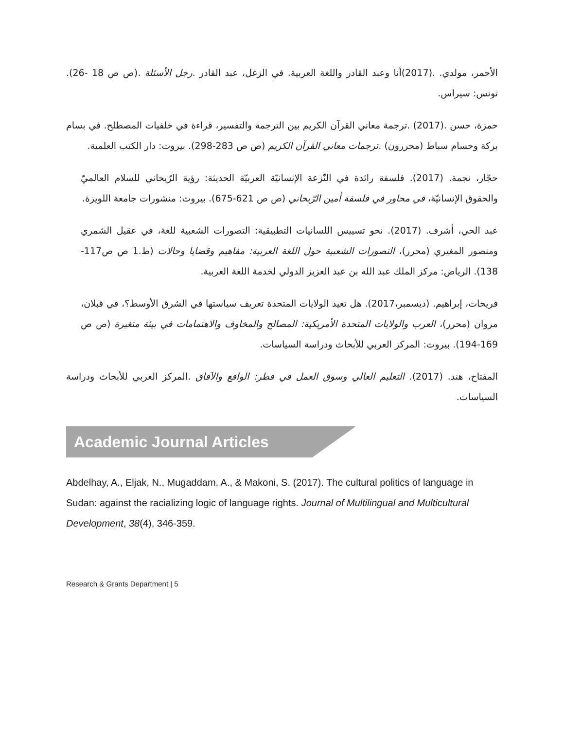الأحمر، مولدي. .(2017)أنا وعبد القادر واللغة العربية. في الزغل، عبد القادر .رجل الأسئلة .(ص ص 18 -26). تونس: سيراس.
حمزة، حسن .(2017) .ترجمة معاني القرآن الكريم بين الترجمة والتفسير، قراءة في خلفيات المصطلح. في بسام بركة وحسام سباط (محررون) .ترجمات معاني القرآن الكريم (ص ص 283-298). بيروت: دار الكتب العلمية.
حجّار، نجمة. (2017). فلسفة رائدة في النّزعة الإنسانيّة العربيّة الحديثة: رؤية الرّيحاني للسلام العالميّ والحقوق الإنسانيّة، في محاور في فلسفة أمين الرّيحاني (ص ص 621-675). بيروت: منشورات جامعة اللويزة.
عبد الحي، أشرف. (2017). نحو تسييس اللسانيات التطبيقية: التصورات الشعبية للغة، في عقيل الشمري ومنصور المغيري (محرر)، التصورات الشعبية حول اللغة العربية: مفاهيم وقضايا وحالات (ط.1 ص ص117-138). الرياض: مركز الملك عبد الله بن عبد العزيز الدولي لخدمة اللغة العربية.
فريحات، إبراهيم. (ديسمبر،2017). هل تعيد الولايات المتحدة تعريف سياستها في الشرق الأوسط؟، في قبلان، مروان (محرر)، العرب والولايات المتحدة الأمريكية: المصالح والمخاوف والاهتمامات في بيئة متغيرة (ص ص 169-194). بيروت: المركز العربي للأبحاث ودراسة السياسات.
المفتاح، هند. (2017). التعليم العالي وسوق العمل في قطر: الواقع والآفاق .المركز العربي للأبحاث ودراسة السياسات.
Academic Journal Articles
Abdelhay, A., Eljak, N., Mugaddam, A., & Makoni, S. (2017). The cultural politics of language in Sudan: against the racializing logic of language rights. Journal of Multilingual and Multicultural Development, 38(4), 346-359.
Research & Grants Department | 5